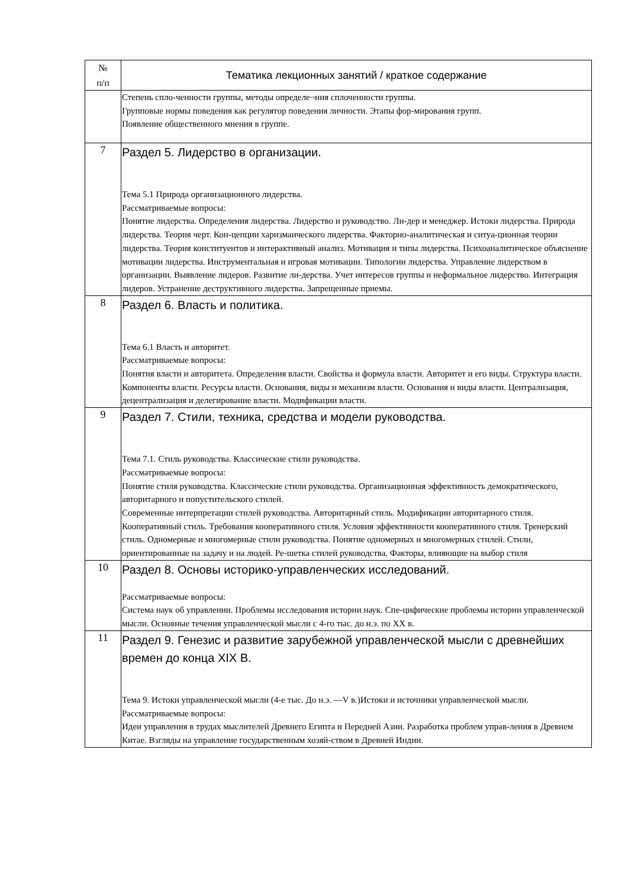| № п/п | Тематика лекционных занятий / краткое содержание |
| --- | --- |
| | Степень спло-ченности группы, методы определе¬ния сплоченности группы. Групповые нормы поведения как регулятор поведения личности. Этапы фор-мирования групп. Появление общественного мнения в группе. |
| 7 | Раздел 5. Лидерство в организации. Тема 5.1 Природа организационного лидерства. Рассматриваемые вопросы: Понятие лидерства. Определения лидерства. Лидерство и руководство. Ли-дер и менеджер. Истоки лидерства. Природа лидерства. Теория черт. Кон-цепции харизмаического лидерства. Факторно-аналитическая и ситуа-ционная теории лидерства. Теория конституентов и интерактивный анализ. Мотивация и типы лидерства. Психоаналитическое объяснение мотивации лидерства. Инструментальная и игровая мотивации. Типологии лидерства. Управление лидерством в организации. Выявление лидеров. Развитие ли-дерства. Учет интересов группы и неформальное лидерство. Интеграция лидеров. Устранение деструктивного лидерства. Запрещенные приемы. |
| 8 | Раздел 6. Власть и политика. Тема 6.1 Власть и авторитет. Рассматриваемые вопросы: Понятия власти и авторитета. Определения власти. Свойства и формула власти. Авторитет и его виды. Структура власти. Компоненты власти. Ресурсы власти. Основания, виды и механизм власти. Основания и виды власти. Централизация, децентрализация и делегирование власти. Модификации власти. |
| 9 | Раздел 7. Стили, техника, средства и модели руководства. Тема 7.1. Стиль руководства. Классические стили руководства. Рассматриваемые вопросы: Понятие стиля руководства. Классические стили руководства. Организационная эффективность демократического, авторитарного и попустительского стилей. Современные интерпретации стилей руководства. Авторитарный стиль. Модификации авторитарного стиля. Кооперативный стиль. Требования кооперативного стиля. Условия эффективности кооперативного стиля. Тренерский стиль. Одномерные и многомерные стили руководства. Понятие одномерных и многомерных стилей. Стили, ориентированные на задачу и на людей. Ре-шетка стилей руководства. Факторы, влияющие на выбор стиля |
| 10 | Раздел 8. Основы историко-управленческих исследований. Рассматриваемые вопросы: Система наук об управлении. Проблемы исследования истории наук. Спе-цифические проблемы истории управленческой мысли. Основные течения управленческой мысли с 4-го тыс. до н.э. по XX в. |
| 11 | Раздел 9. Генезис и развитие зарубежной управленческой мысли с древнейших времен до конца XIX В. Тема 9. Истоки управленческой мысли (4-е тыс. До н.э. —V в.)Истоки и источники управленческой мысли. Рассматриваемые вопросы: Идеи управления в трудах мыслителей Древнего Египта и Передней Азии. Разработка проблем управ-ления в Древнем Китае. Взгляды на управление государственным хозяй-ством в Древней Индии. |